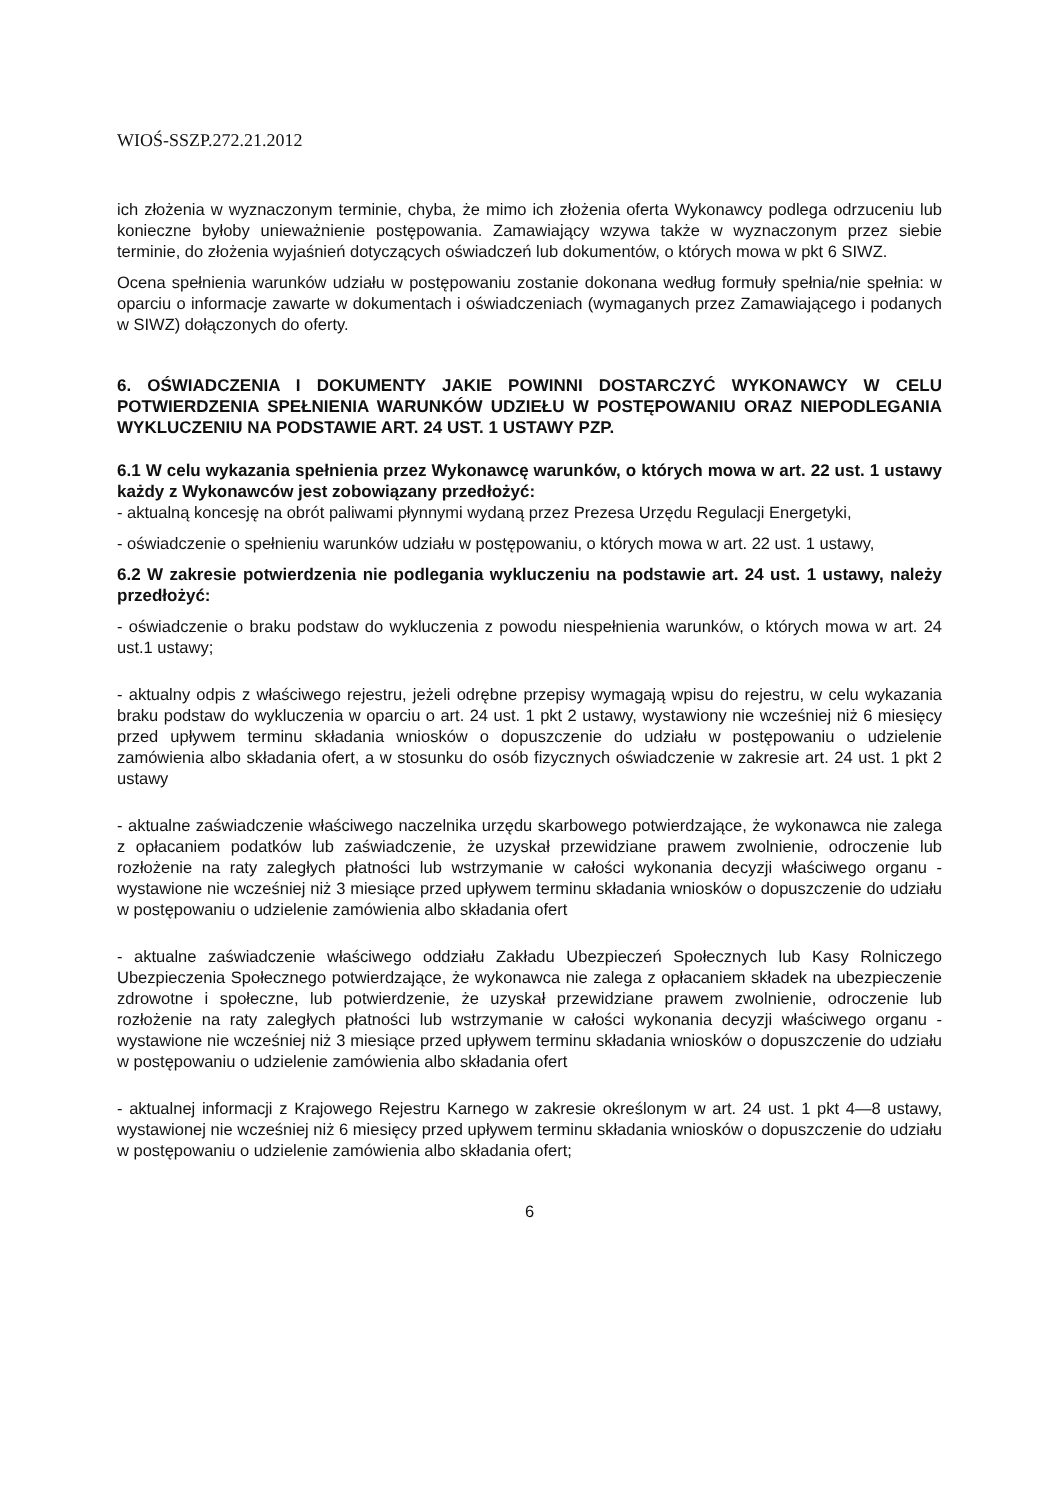WIOŚ-SSZP.272.21.2012
ich złożenia w wyznaczonym terminie, chyba, że mimo ich złożenia oferta Wykonawcy podlega odrzuceniu lub konieczne byłoby unieważnienie postępowania. Zamawiający wzywa także w wyznaczonym przez siebie terminie, do złożenia wyjaśnień dotyczących oświadczeń lub dokumentów, o których mowa w pkt 6 SIWZ.
Ocena spełnienia warunków udziału w postępowaniu zostanie dokonana według formuły spełnia/nie spełnia: w oparciu o informacje zawarte w dokumentach i oświadczeniach (wymaganych przez Zamawiającego i podanych w SIWZ) dołączonych do oferty.
6. OŚWIADCZENIA I DOKUMENTY JAKIE POWINNI DOSTARCZYĆ WYKONAWCY W CELU POTWIERDZENIA SPEŁNIENIA WARUNKÓW UDZIEŁU W POSTĘPOWANIU ORAZ NIEPODLEGANIA WYKLUCZENIU NA PODSTAWIE ART. 24 UST. 1 USTAWY PZP.
6.1 W celu wykazania spełnienia przez Wykonawcę warunków, o których mowa w art. 22 ust. 1 ustawy każdy z Wykonawców jest zobowiązany przedłożyć:
- aktualną koncesję na obrót paliwami płynnymi wydaną przez Prezesa Urzędu Regulacji Energetyki,
- oświadczenie o spełnieniu warunków udziału w postępowaniu, o których mowa w art. 22 ust. 1 ustawy,
6.2 W zakresie potwierdzenia nie podlegania wykluczeniu na podstawie art. 24 ust. 1 ustawy, należy przedłożyć:
- oświadczenie o braku podstaw do wykluczenia z powodu niespełnienia warunków, o których mowa w art. 24 ust.1 ustawy;
- aktualny odpis z właściwego rejestru, jeżeli odrębne przepisy wymagają wpisu do rejestru, w celu wykazania braku podstaw do wykluczenia w oparciu o art. 24 ust. 1 pkt 2 ustawy, wystawiony nie wcześniej niż 6 miesięcy przed upływem terminu składania wniosków o dopuszczenie do udziału w postępowaniu o udzielenie zamówienia albo składania ofert, a w stosunku do osób fizycznych oświadczenie w zakresie art. 24 ust. 1 pkt 2 ustawy
- aktualne zaświadczenie właściwego naczelnika urzędu skarbowego potwierdzające, że wykonawca nie zalega z opłacaniem podatków lub zaświadczenie, że uzyskał przewidziane prawem zwolnienie, odroczenie lub rozłożenie na raty zaległych płatności lub wstrzymanie w całości wykonania decyzji właściwego organu - wystawione nie wcześniej niż 3 miesiące przed upływem terminu składania wniosków o dopuszczenie do udziału w postępowaniu o udzielenie zamówienia albo składania ofert
- aktualne zaświadczenie właściwego oddziału Zakładu Ubezpieczeń Społecznych lub Kasy Rolniczego Ubezpieczenia Społecznego potwierdzające, że wykonawca nie zalega z opłacaniem składek na ubezpieczenie zdrowotne i społeczne, lub potwierdzenie, że uzyskał przewidziane prawem zwolnienie, odroczenie lub rozłożenie na raty zaległych płatności lub wstrzymanie w całości wykonania decyzji właściwego organu - wystawione nie wcześniej niż 3 miesiące przed upływem terminu składania wniosków o dopuszczenie do udziału w postępowaniu o udzielenie zamówienia albo składania ofert
- aktualnej informacji z Krajowego Rejestru Karnego w zakresie określonym w art. 24 ust. 1 pkt 4—8 ustawy, wystawionej nie wcześniej niż 6 miesięcy przed upływem terminu składania wniosków o dopuszczenie do udziału w postępowaniu o udzielenie zamówienia albo składania ofert;
6